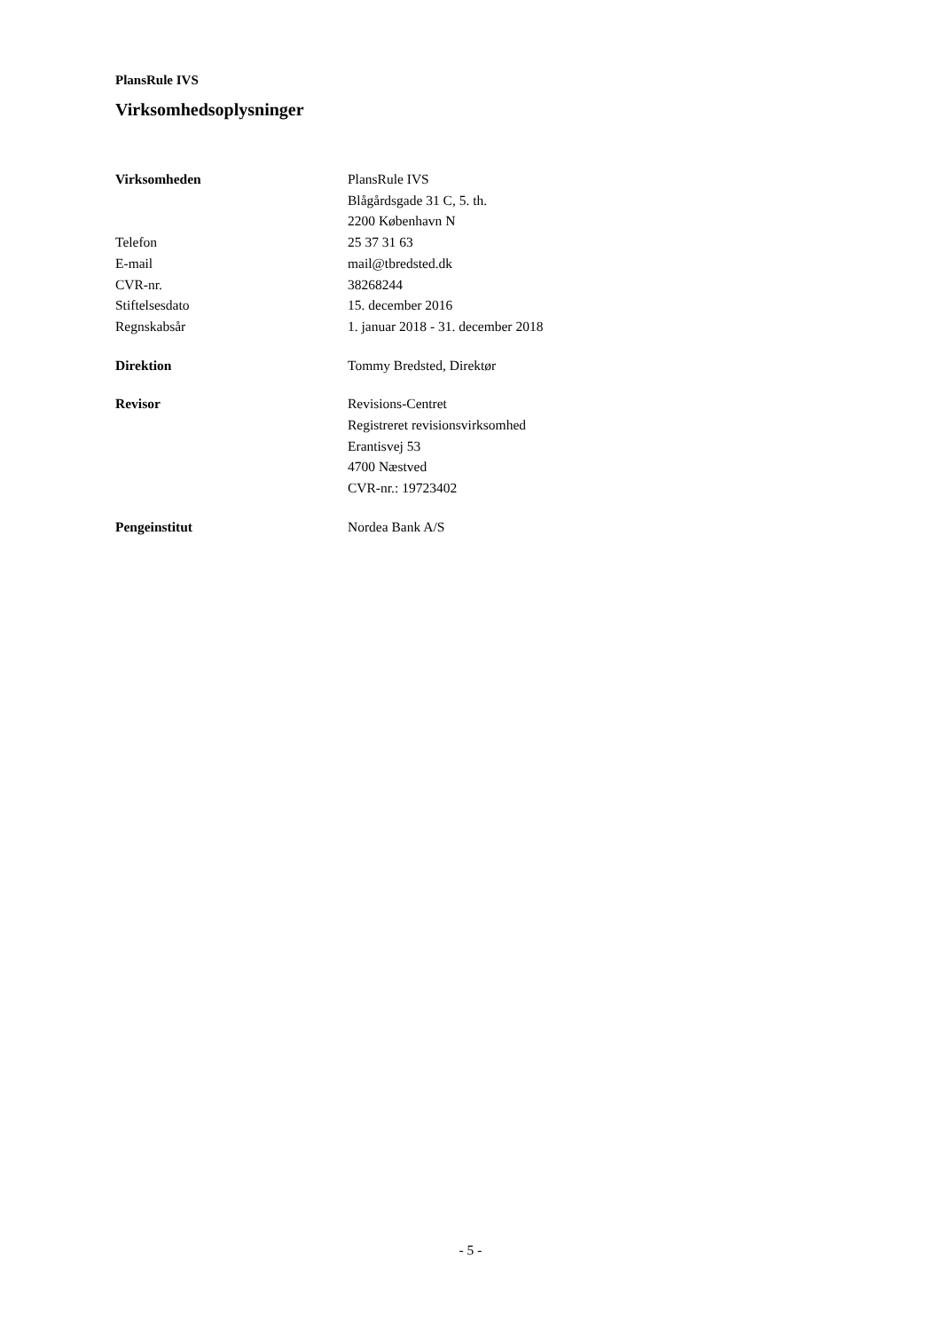PlansRule IVS
Virksomhedsoplysninger
Virksomheden PlansRule IVS
Blågårdsgade 31 C, 5. th.
2200 København N
Telefon 25 37 31 63
E-mail mail@tbredsted.dk
CVR-nr. 38268244
Stiftelsesdato 15. december 2016
Regnskabsår 1. januar 2018 - 31. december 2018
Direktion Tommy Bredsted, Direktør
Revisor Revisions-Centret
Registreret revisionsvirksomhed
Erantisvej 53
4700 Næstved
CVR-nr.: 19723402
Pengeinstitut Nordea Bank A/S
- 5 -